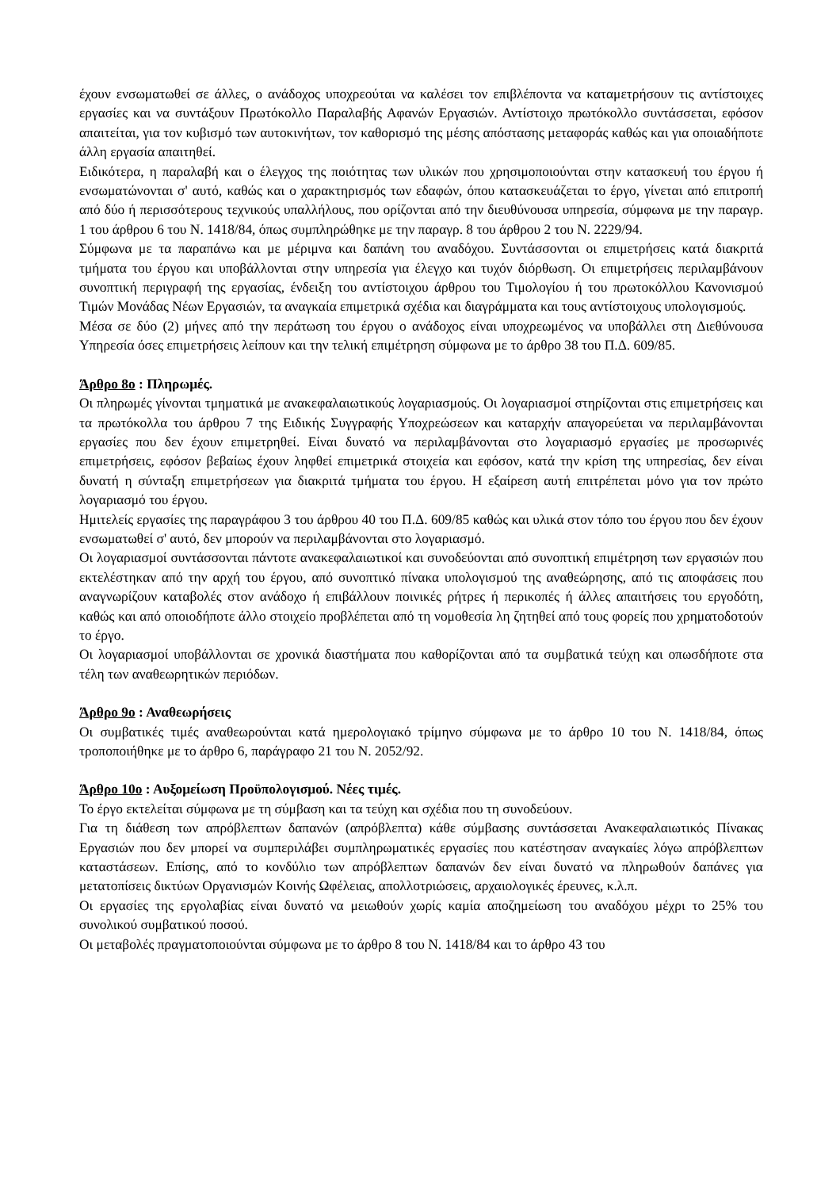έχουν ενσωματωθεί σε άλλες, ο ανάδοχος υποχρεούται να καλέσει τον επιβλέποντα να καταμετρήσουν τις αντίστοιχες εργασίες και να συντάξουν Πρωτόκολλο Παραλαβής Αφανών Εργασιών. Αντίστοιχο πρωτόκολλο συντάσσεται, εφόσον απαιτείται, για τον κυβισμό των αυτοκινήτων, τον καθορισμό της μέσης απόστασης μεταφοράς καθώς και για οποιαδήποτε άλλη εργασία απαιτηθεί.
Ειδικότερα, η παραλαβή και ο έλεγχος της ποιότητας των υλικών που χρησιμοποιούνται στην κατασκευή του έργου ή ενσωματώνονται σ' αυτό, καθώς και ο χαρακτηρισμός των εδαφών, όπου κατασκευάζεται το έργο, γίνεται από επιτροπή από δύο ή περισσότερους τεχνικούς υπαλλήλους, που ορίζονται από την διευθύνουσα υπηρεσία, σύμφωνα με την παραγρ. 1 του άρθρου 6 του Ν. 1418/84, όπως συμπληρώθηκε με την παραγρ. 8 του άρθρου 2 του Ν. 2229/94.
Σύμφωνα με τα παραπάνω και με μέριμνα και δαπάνη του αναδόχου. Συντάσσονται οι επιμετρήσεις κατά διακριτά τμήματα του έργου και υποβάλλονται στην υπηρεσία για έλεγχο και τυχόν διόρθωση. Οι επιμετρήσεις περιλαμβάνουν συνοπτική περιγραφή της εργασίας, ένδειξη του αντίστοιχου άρθρου του Τιμολογίου ή του πρωτοκόλλου Κανονισμού Τιμών Μονάδας Νέων Εργασιών, τα αναγκαία επιμετρικά σχέδια και διαγράμματα και τους αντίστοιχους υπολογισμούς.
Μέσα σε δύο (2) μήνες από την περάτωση του έργου ο ανάδοχος είναι υποχρεωμένος να υποβάλλει στη Διεθύνουσα Υπηρεσία όσες επιμετρήσεις λείπουν και την τελική επιμέτρηση σύμφωνα με το άρθρο 38 του Π.Δ. 609/85.
Άρθρο 8ο : Πληρωμές.
Οι πληρωμές γίνονται τμηματικά με ανακεφαλαιωτικούς λογαριασμούς. Οι λογαριασμοί στηρίζονται στις επιμετρήσεις και τα πρωτόκολλα του άρθρου 7 της Ειδικής Συγγραφής Υποχρεώσεων και καταρχήν απαγορεύεται να περιλαμβάνονται εργασίες που δεν έχουν επιμετρηθεί. Είναι δυνατό να περιλαμβάνονται στο λογαριασμό εργασίες με προσωρινές επιμετρήσεις, εφόσον βεβαίως έχουν ληφθεί επιμετρικά στοιχεία και εφόσον, κατά την κρίση της υπηρεσίας, δεν είναι δυνατή η σύνταξη επιμετρήσεων για διακριτά τμήματα του έργου. Η εξαίρεση αυτή επιτρέπεται μόνο για τον πρώτο λογαριασμό του έργου.
Ημιτελείς εργασίες της παραγράφου 3 του άρθρου 40 του Π.Δ. 609/85 καθώς και υλικά στον τόπο του έργου που δεν έχουν ενσωματωθεί σ' αυτό, δεν μπορούν να περιλαμβάνονται στο λογαριασμό.
Οι λογαριασμοί συντάσσονται πάντοτε ανακεφαλαιωτικοί και συνοδεύονται από συνοπτική επιμέτρηση των εργασιών που εκτελέστηκαν από την αρχή του έργου, από συνοπτικό πίνακα υπολογισμού της αναθεώρησης, από τις αποφάσεις που αναγνωρίζουν καταβολές στον ανάδοχο ή επιβάλλουν ποινικές ρήτρες ή περικοπές ή άλλες απαιτήσεις του εργοδότη, καθώς και από οποιοδήποτε άλλο στοιχείο προβλέπεται από τη νομοθεσία λη ζητηθεί από τους φορείς που χρηματοδοτούν το έργο.
Οι λογαριασμοί υποβάλλονται σε χρονικά διαστήματα που καθορίζονται από τα συμβατικά τεύχη και οπωσδήποτε στα τέλη των αναθεωρητικών περιόδων.
Άρθρο 9ο : Αναθεωρήσεις
Οι συμβατικές τιμές αναθεωρούνται κατά ημερολογιακό τρίμηνο σύμφωνα με το άρθρο 10 του Ν. 1418/84, όπως τροποποιήθηκε με το άρθρο 6, παράγραφο 21 του Ν. 2052/92.
Άρθρο 10ο : Αυξομείωση Προϋπολογισμού. Νέες τιμές.
Το έργο εκτελείται σύμφωνα με τη σύμβαση και τα τεύχη και σχέδια που τη συνοδεύουν.
Για τη διάθεση των απρόβλεπτων δαπανών (απρόβλεπτα) κάθε σύμβασης συντάσσεται Ανακεφαλαιωτικός Πίνακας Εργασιών που δεν μπορεί να συμπεριλάβει συμπληρωματικές εργασίες που κατέστησαν αναγκαίες λόγω απρόβλεπτων καταστάσεων. Επίσης, από το κονδύλιο των απρόβλεπτων δαπανών δεν είναι δυνατό να πληρωθούν δαπάνες για μετατοπίσεις δικτύων Οργανισμών Κοινής Ωφέλειας, απολλοτριώσεις, αρχαιολογικές έρευνες, κ.λ.π.
Οι εργασίες της εργολαβίας είναι δυνατό να μειωθούν χωρίς καμία αποζημείωση του αναδόχου μέχρι το 25% του συνολικού συμβατικού ποσού.
Οι μεταβολές πραγματοποιούνται σύμφωνα με το άρθρο 8 του Ν. 1418/84 και το άρθρο 43 του